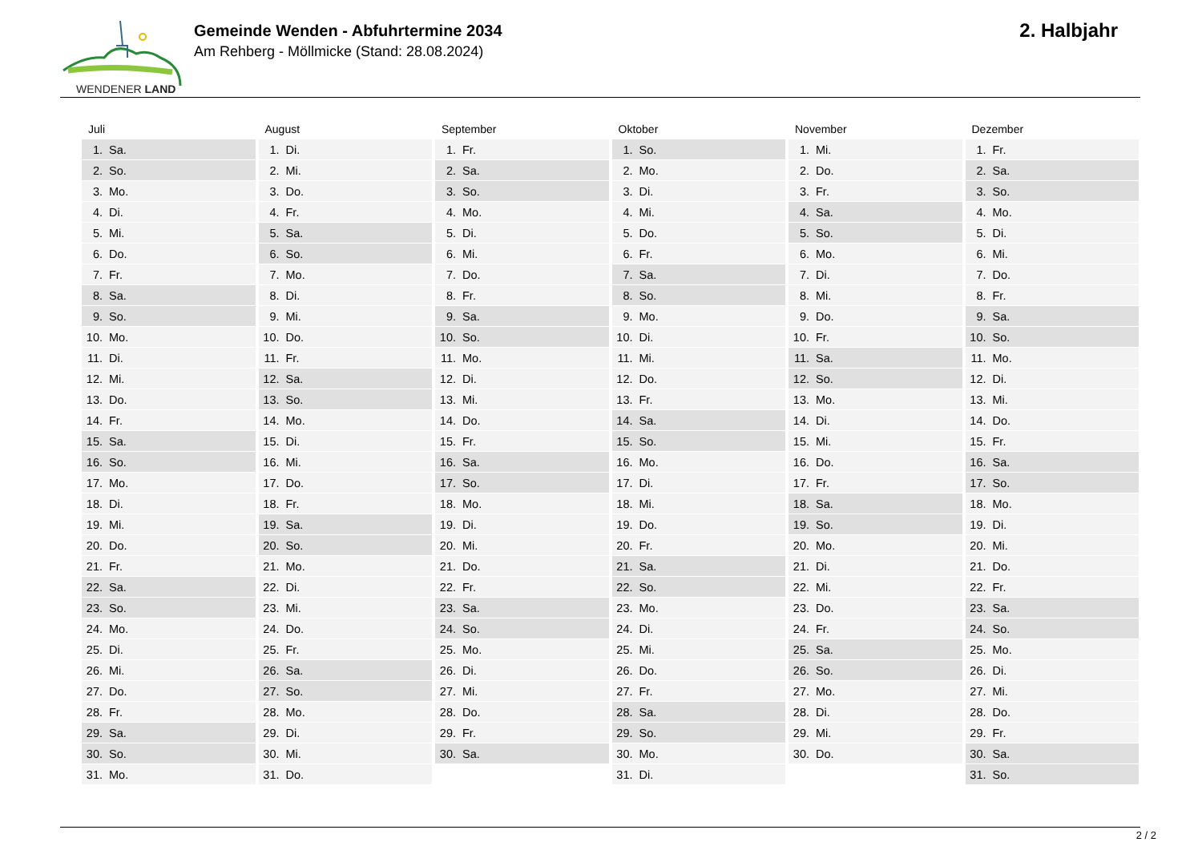WENDENER LAND
Gemeinde Wenden - Abfuhrtermine 2034
Am Rehberg - Möllmicke (Stand: 28.08.2024)
2. Halbjahr
Juli
| 1. | Sa. |
| 2. | So. |
| 3. | Mo. |
| 4. | Di. |
| 5. | Mi. |
| 6. | Do. |
| 7. | Fr. |
| 8. | Sa. |
| 9. | So. |
| 10. | Mo. |
| 11. | Di. |
| 12. | Mi. |
| 13. | Do. |
| 14. | Fr. |
| 15. | Sa. |
| 16. | So. |
| 17. | Mo. |
| 18. | Di. |
| 19. | Mi. |
| 20. | Do. |
| 21. | Fr. |
| 22. | Sa. |
| 23. | So. |
| 24. | Mo. |
| 25. | Di. |
| 26. | Mi. |
| 27. | Do. |
| 28. | Fr. |
| 29. | Sa. |
| 30. | So. |
| 31. | Mo. |
August
| 1. | Di. |
| 2. | Mi. |
| 3. | Do. |
| 4. | Fr. |
| 5. | Sa. |
| 6. | So. |
| 7. | Mo. |
| 8. | Di. |
| 9. | Mi. |
| 10. | Do. |
| 11. | Fr. |
| 12. | Sa. |
| 13. | So. |
| 14. | Mo. |
| 15. | Di. |
| 16. | Mi. |
| 17. | Do. |
| 18. | Fr. |
| 19. | Sa. |
| 20. | So. |
| 21. | Mo. |
| 22. | Di. |
| 23. | Mi. |
| 24. | Do. |
| 25. | Fr. |
| 26. | Sa. |
| 27. | So. |
| 28. | Mo. |
| 29. | Di. |
| 30. | Mi. |
| 31. | Do. |
September
| 1. | Fr. |
| 2. | Sa. |
| 3. | So. |
| 4. | Mo. |
| 5. | Di. |
| 6. | Mi. |
| 7. | Do. |
| 8. | Fr. |
| 9. | Sa. |
| 10. | So. |
| 11. | Mo. |
| 12. | Di. |
| 13. | Mi. |
| 14. | Do. |
| 15. | Fr. |
| 16. | Sa. |
| 17. | So. |
| 18. | Mo. |
| 19. | Di. |
| 20. | Mi. |
| 21. | Do. |
| 22. | Fr. |
| 23. | Sa. |
| 24. | So. |
| 25. | Mo. |
| 26. | Di. |
| 27. | Mi. |
| 28. | Do. |
| 29. | Fr. |
| 30. | Sa. |
Oktober
| 1. | So. |
| 2. | Mo. |
| 3. | Di. |
| 4. | Mi. |
| 5. | Do. |
| 6. | Fr. |
| 7. | Sa. |
| 8. | So. |
| 9. | Mo. |
| 10. | Di. |
| 11. | Mi. |
| 12. | Do. |
| 13. | Fr. |
| 14. | Sa. |
| 15. | So. |
| 16. | Mo. |
| 17. | Di. |
| 18. | Mi. |
| 19. | Do. |
| 20. | Fr. |
| 21. | Sa. |
| 22. | So. |
| 23. | Mo. |
| 24. | Di. |
| 25. | Mi. |
| 26. | Do. |
| 27. | Fr. |
| 28. | Sa. |
| 29. | So. |
| 30. | Mo. |
| 31. | Di. |
November
| 1. | Mi. |
| 2. | Do. |
| 3. | Fr. |
| 4. | Sa. |
| 5. | So. |
| 6. | Mo. |
| 7. | Di. |
| 8. | Mi. |
| 9. | Do. |
| 10. | Fr. |
| 11. | Sa. |
| 12. | So. |
| 13. | Mo. |
| 14. | Di. |
| 15. | Mi. |
| 16. | Do. |
| 17. | Fr. |
| 18. | Sa. |
| 19. | So. |
| 20. | Mo. |
| 21. | Di. |
| 22. | Mi. |
| 23. | Do. |
| 24. | Fr. |
| 25. | Sa. |
| 26. | So. |
| 27. | Mo. |
| 28. | Di. |
| 29. | Mi. |
| 30. | Do. |
Dezember
| 1. | Fr. |
| 2. | Sa. |
| 3. | So. |
| 4. | Mo. |
| 5. | Di. |
| 6. | Mi. |
| 7. | Do. |
| 8. | Fr. |
| 9. | Sa. |
| 10. | So. |
| 11. | Mo. |
| 12. | Di. |
| 13. | Mi. |
| 14. | Do. |
| 15. | Fr. |
| 16. | Sa. |
| 17. | So. |
| 18. | Mo. |
| 19. | Di. |
| 20. | Mi. |
| 21. | Do. |
| 22. | Fr. |
| 23. | Sa. |
| 24. | So. |
| 25. | Mo. |
| 26. | Di. |
| 27. | Mi. |
| 28. | Do. |
| 29. | Fr. |
| 30. | Sa. |
| 31. | So. |
2 / 2